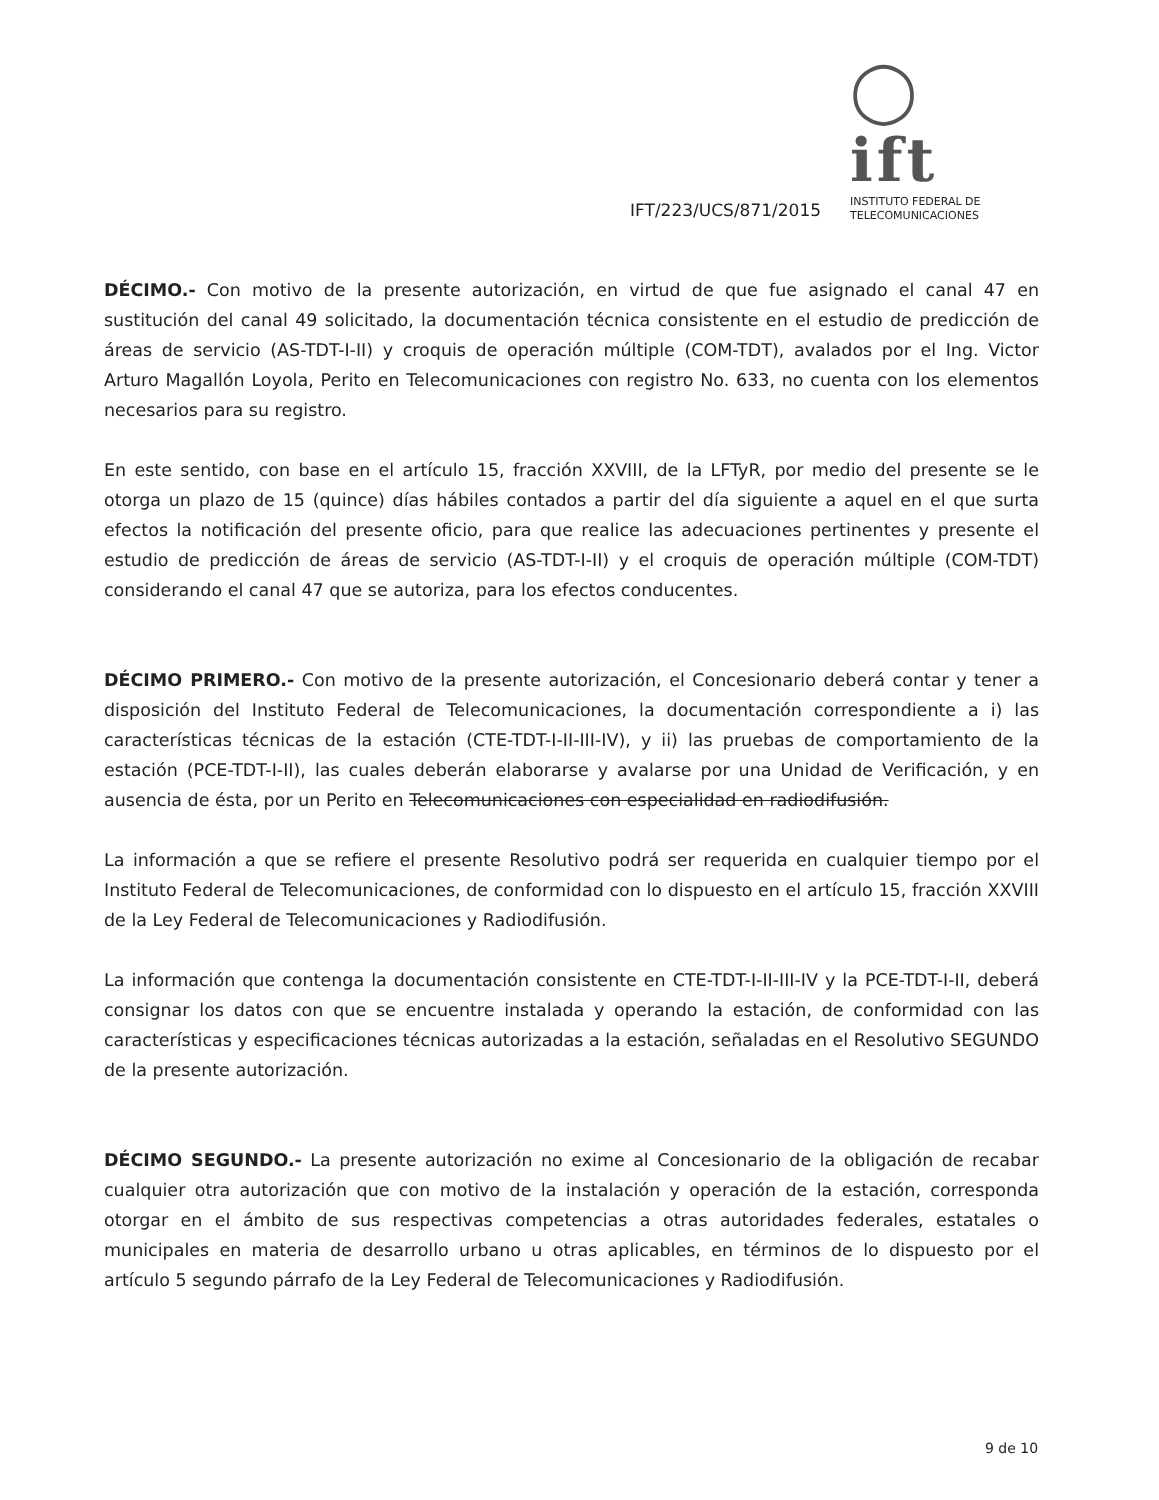◯ ift
INSTITUTO FEDERAL DE
TELECOMUNICACIONES
IFT/223/UCS/871/2015
DÉCIMO.- Con motivo de la presente autorización, en virtud de que fue asignado el canal 47 en sustitución del canal 49 solicitado, la documentación técnica consistente en el estudio de predicción de áreas de servicio (AS-TDT-I-II) y croquis de operación múltiple (COM-TDT), avalados por el Ing. Victor Arturo Magallón Loyola, Perito en Telecomunicaciones con registro No. 633, no cuenta con los elementos necesarios para su registro.
En este sentido, con base en el artículo 15, fracción XXVIII, de la LFTyR, por medio del presente se le otorga un plazo de 15 (quince) días hábiles contados a partir del día siguiente a aquel en el que surta efectos la notificación del presente oficio, para que realice las adecuaciones pertinentes y presente el estudio de predicción de áreas de servicio (AS-TDT-I-II) y el croquis de operación múltiple (COM-TDT) considerando el canal 47 que se autoriza, para los efectos conducentes.
DÉCIMO PRIMERO.- Con motivo de la presente autorización, el Concesionario deberá contar y tener a disposición del Instituto Federal de Telecomunicaciones, la documentación correspondiente a i) las características técnicas de la estación (CTE-TDT-I-II-III-IV), y ii) las pruebas de comportamiento de la estación (PCE-TDT-I-II), las cuales deberán elaborarse y avalarse por una Unidad de Verificación, y en ausencia de ésta, por un Perito en Telecomunicaciones con especialidad en radiodifusión.
La información a que se refiere el presente Resolutivo podrá ser requerida en cualquier tiempo por el Instituto Federal de Telecomunicaciones, de conformidad con lo dispuesto en el artículo 15, fracción XXVIII de la Ley Federal de Telecomunicaciones y Radiodifusión.
La información que contenga la documentación consistente en CTE-TDT-I-II-III-IV y la PCE-TDT-I-II, deberá consignar los datos con que se encuentre instalada y operando la estación, de conformidad con las características y especificaciones técnicas autorizadas a la estación, señaladas en el Resolutivo SEGUNDO de la presente autorización.
DÉCIMO SEGUNDO.- La presente autorización no exime al Concesionario de la obligación de recabar cualquier otra autorización que con motivo de la instalación y operación de la estación, corresponda otorgar en el ámbito de sus respectivas competencias a otras autoridades federales, estatales o municipales en materia de desarrollo urbano u otras aplicables, en términos de lo dispuesto por el artículo 5 segundo párrafo de la Ley Federal de Telecomunicaciones y Radiodifusión.
9 de 10